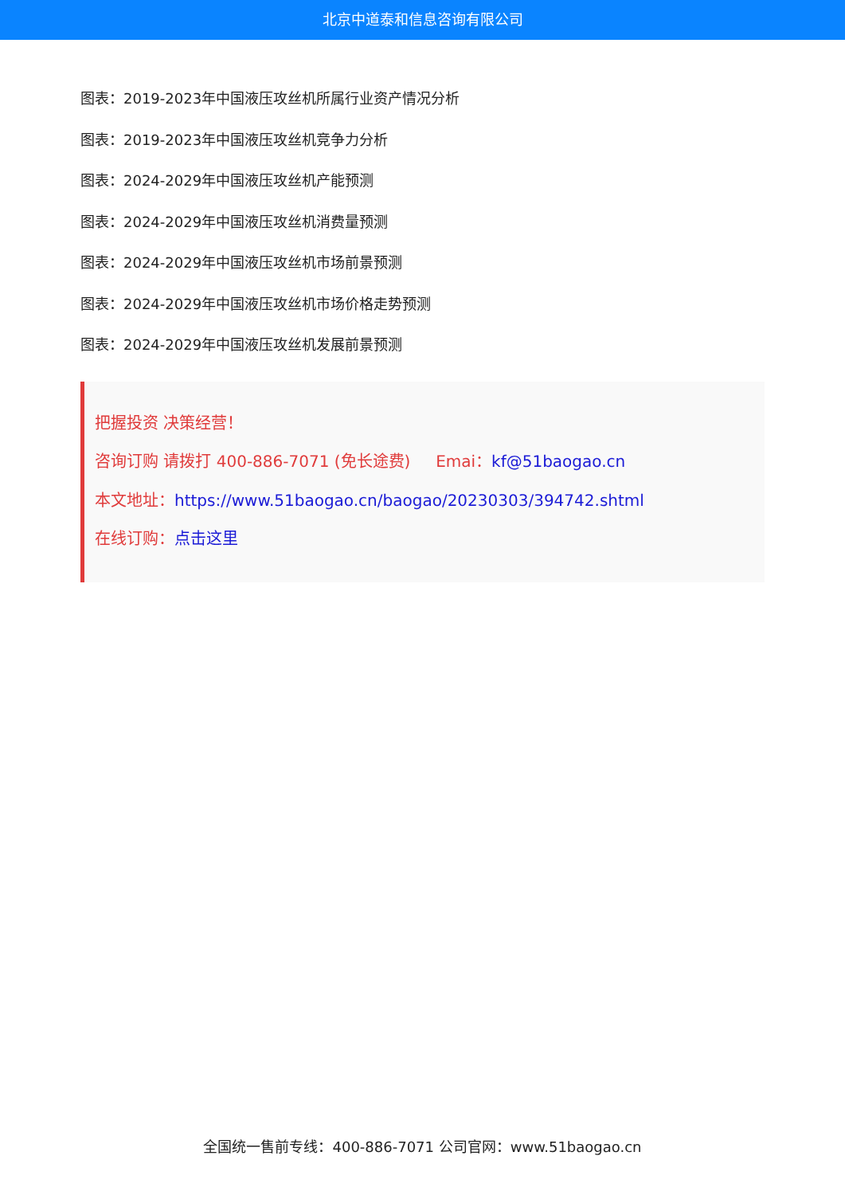北京中道泰和信息咨询有限公司
图表：2019-2023年中国液压攻丝机所属行业资产情况分析
图表：2019-2023年中国液压攻丝机竞争力分析
图表：2024-2029年中国液压攻丝机产能预测
图表：2024-2029年中国液压攻丝机消费量预测
图表：2024-2029年中国液压攻丝机市场前景预测
图表：2024-2029年中国液压攻丝机市场价格走势预测
图表：2024-2029年中国液压攻丝机发展前景预测
把握投资 决策经营！
咨询订购 请拨打 400-886-7071 (免长途费) Emai：kf@51baogao.cn
本文地址：https://www.51baogao.cn/baogao/20230303/394742.shtml
在线订购：点击这里
全国统一售前专线：400-886-7071 公司官网：www.51baogao.cn